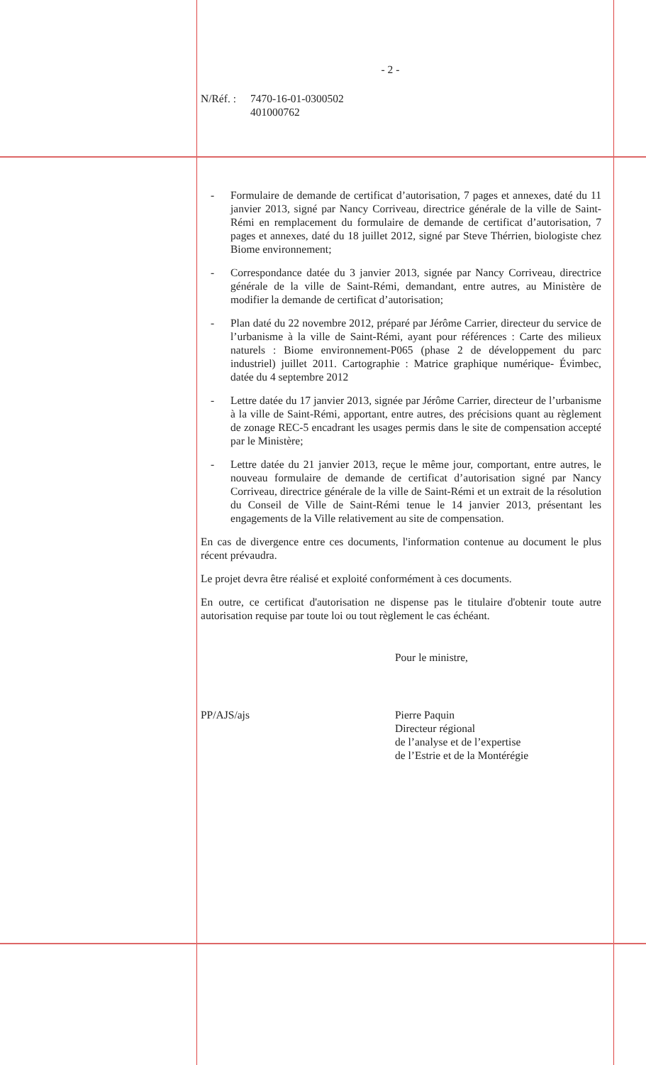- 2 -
N/Réf. : 7470-16-01-0300502
401000762
- Formulaire de demande de certificat d’autorisation, 7 pages et annexes, daté du 11 janvier 2013, signé par Nancy Corriveau, directrice générale de la ville de Saint-Rémi en remplacement du formulaire de demande de certificat d’autorisation, 7 pages et annexes, daté du 18 juillet 2012, signé par Steve Thérrien, biologiste chez Biome environnement;
- Correspondance datée du 3 janvier 2013, signée par Nancy Corriveau, directrice générale de la ville de Saint-Rémi, demandant, entre autres, au Ministère de modifier la demande de certificat d’autorisation;
- Plan daté du 22 novembre 2012, préparé par Jérôme Carrier, directeur du service de l’urbanisme à la ville de Saint-Rémi, ayant pour références : Carte des milieux naturels : Biome environnement-P065 (phase 2 de développement du parc industriel) juillet 2011. Cartographie : Matrice graphique numérique- Évimbec, datée du 4 septembre 2012
- Lettre datée du 17 janvier 2013, signée par Jérôme Carrier, directeur de l’urbanisme à la ville de Saint-Rémi, apportant, entre autres, des précisions quant au règlement de zonage REC-5 encadrant les usages permis dans le site de compensation accepté par le Ministère;
- Lettre datée du 21 janvier 2013, reçue le même jour, comportant, entre autres, le nouveau formulaire de demande de certificat d’autorisation signé par Nancy Corriveau, directrice générale de la ville de Saint-Rémi et un extrait de la résolution du Conseil de Ville de Saint-Rémi tenue le 14 janvier 2013, présentant les engagements de la Ville relativement au site de compensation.
En cas de divergence entre ces documents, l'information contenue au document le plus récent prévaudra.
Le projet devra être réalisé et exploité conformément à ces documents.
En outre, ce certificat d'autorisation ne dispense pas le titulaire d'obtenir toute autre autorisation requise par toute loi ou tout règlement le cas échéant.
Pour le ministre,
PP/AJS/ajs Pierre Paquin
Directeur régional
de l’analyse et de l’expertise
de l’Estrie et de la Montérégie